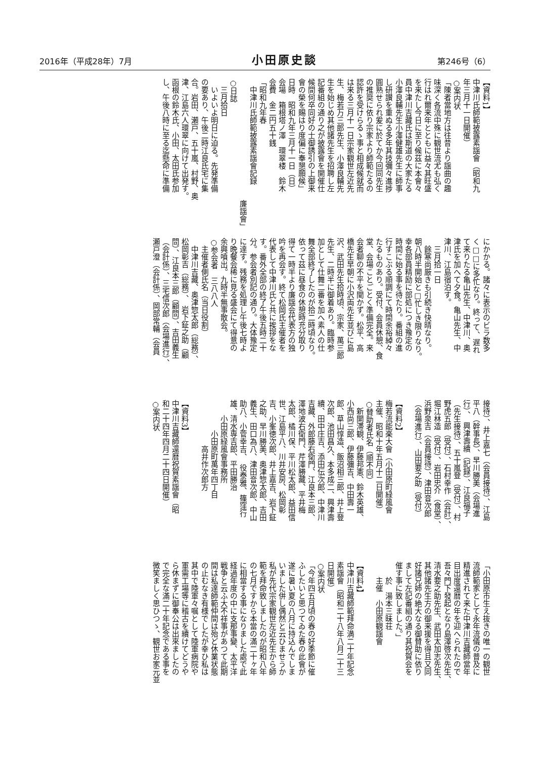2016年（平成28年）7月 小田原史談 第246号（6）
【資料1】
中津川氏師範披露素謡會（昭和九
年三月十一日開催）
○案内状
「陳者當地方は往昔より謡曲の趣
味深く各流中殊に観世流尤も弘く
行はれ爾来年とともに益々其旺盛
を来たし今日に至り候茲に本會々
員中津川吉藏氏は斯道の大家たる
小澤良輔先生小澤健雄先生に師事
し研讃を重ぬる多年其技彌々進捗
圓熟せられ爰に於てか今回同先生
の推奨に依り宗家より師範たるの
認許を受けらるゝ事と相成候就而
は来る三月十一日宗家観世左近先
生、梅若万三郎先生、小澤良輔先
生を始じめ其他諸先生を招聘し左
記番組の通り之が披露會を開催仕
候間何卒同好の士御誘引の上御来
會の榮を賜はり度偏に奉懇願候」
日時　昭和九年三月十一日（日）
会場　箱根塔ノ澤　環翠楼　鈴木
会費　金二円五十銭
「昭和九年春
　中津川氏師範披露素謡會記録
廉謡會」
○日誌
　三月拾日
　いよいよ明日に迫る。先発準備
の要あり、午後二時江良氏宅に集
合。岩田、瀬戸、五十嵐、村野、奥
津、江島六人環翠に向けて出発す。
函根の鈴木氏、小田、太田氏参加
し、午後八時に至る迄懸命に準備
にかかる。諸々に表示のビラ数多
く□□に多忙なり。終って、遅れ
て来りたる亀山先生、中津川、奥
津氏を加へて夕食。亀山先生、中
津川、江島宿泊す。
　三月拾一日
　餘寒尚厳きも引続き快晴なり。
朝八時半開始と□忙しき限りなり。
幸各部員精励に部処につき豫定の
時間に始る事を待たり。番組の進
行すこぶる順調にて時間余裕綽々
たるものあり。受付、会員休憩、食
堂、会場ことごとく準備完全。来
会者聊の不平を聞かず。松平、高
橋先生早朝に小沢両先生並びに島
沢、武田先生拾時頃、宗家、萬三郎
先生、二時半に御着あり。臨時参
加として仕舞二番を加へ素人の仕
舞全部終了したのが拾二時頃なり。
依って茲に昼食の休憩時充分取り
得て一時半より廉謡会代表方の独
吟を再会す。終て松岡氏主催者を
代表して中津川氏と共に挨拶をな
す。番外全部の終了午後五時二十
分。参会者別記の通り。大体豫定
に達す。残務を処理し午後七時よ
り晩餐会稀に見る盛会にて得意の
余興噴出。九時半無事散会。
○参会者　三八八人
　主催者側氏名（当日役割）
　中津川吉藏、奥津惣太郎（総務）、
松岡彰吉（総務）、　岩下鉦之助（顧
問）、江良本三郎（顧問）、吉田義生
（会計係）、三宅信次郎（会場進行）、
瀬戸澄（会計係）、岡部常輔（会員
接待）、井上嘉七（会員接待）、江島
平八（幹事長）、早川勝美（会場進
行）、　興津壽續（記録）、江良福子
（先生接待）、五十嵐登（受付）、村
野虎五郎（受付）、石村幸作（会計）、
堀江林造（受付）、岩田忠介（食堂）、
浜野泉吉（会員接待）、津田音次郎
（会場進行）、山田要之助（受付）
【資料2】
梅若流能楽大會（小田原町緑風會
主催、昭和十年五月十二日開催）
○賛助者氏名（順不同）
　新開滞観、伊藤邦憲、鈴木英雄、
小西尚三郎、伊藤彌吉、中田壽一
郎、草山惇造、飯沼相三郎、井上登
次郎、池田昌久、本多成二、興津壽
續、田中庄吉、添田伝次郎、中津川
吉藏、外郎藤右衛門、江良本三郎、
澤地波右衛門、芹澤勝藏、平井梅
太郎、橘川保、平川松太郎、益田信
世、江島平八、川井安房、松岡彰
吉、小峯徳次郎、井上嘉吉、岩下鉦
之助、早川勝美、奥津惣太郎、吉田
義生、田口為八、津田音次郎、中山
助八、小菅幸吉、　役泰雅、篠窪行
雄、清水専吉郎、平田勝治
　　小田原緑風會事務所
　　　　小田原町萬年四丁目
　　　　　　高井作次郎方
【資料3】
中津川吉藏師還暦祝賀素謡會（昭
和二十四年四月二十四日開催）
○案内状
「小田原市生え抜きの唯一の観世
流師範家として永年流儀の普及に
精進されて来た中津川吉藏師當年
目出度還暦の年を迎へられたので
吾々門下發起となり島澤啓次先生、
清水要之助先生、武田太加志先生、
其他諸先生方の御来援を得且又同
好諸兄姉の絶大なる御賛助に依り
まして左記番組の通り其祝賀会を
催す事に致しました。」
　　於　湯本三昧荘
　　主催　小田原観謡會
【資料4】
中津川吉藏師範拜命満二十年記念
素謡會（昭和二十八年八月二十三
日開催）
○案内状
「今年四五月頃の春の好季節に催
ふしたいと思つてゐた春の此會が
遂に暑い夏の八月に持込んでしま
いました併し偶然と云ひませうか
私が先代宗家観世左近先生から師
範を拜命致しましたのが昭和八年
の七月ですから本當の滿二十ヶ年
に相當する事になりました處で此
経過年度の中に支那事變、太平洋
戦争と云ふ大不祥事があつて此期
間は私達師範仲間は殆ど休業状態
の止むなき有様でしたが幸ひ私は
其中で陸軍々嘱として陸軍病院や
軍需工場等に稽古を續けてどうや
ら休まずに御奉公は出來ましたの
で完全な滿二十年記念である事を
微笑ましく思ひつゝ、観世お家元並